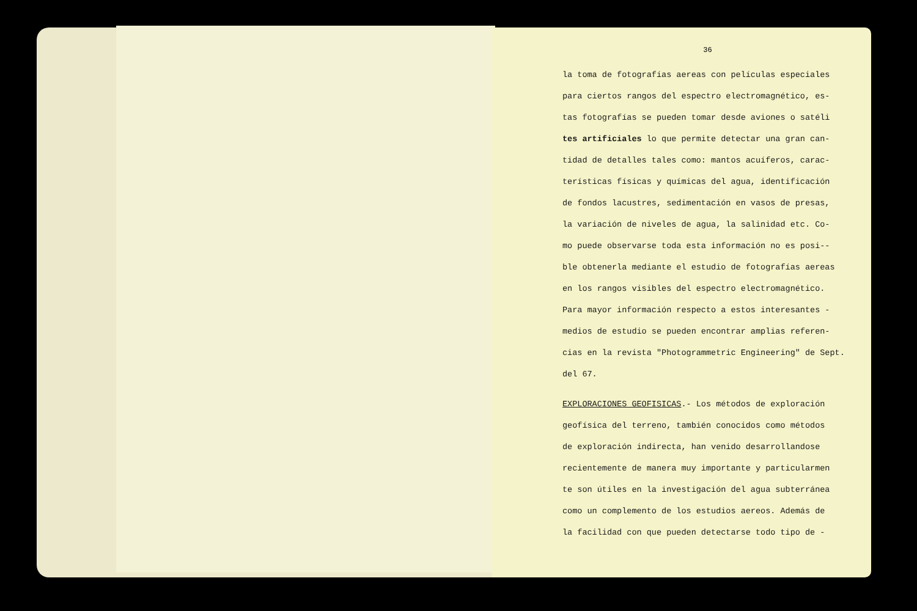36
la toma de fotografías aereas con películas especiales
para ciertos rangos del espectro electromagnético, es-
tas fotografías se pueden tomar desde aviones o satéli
tes artificiales lo que permite detectar una gran can-
tidad de detalles tales como: mantos acuíferos, carac-
terísticas físicas y químicas del agua, identificación
de fondos lacustres, sedimentación en vasos de presas,
la variación de niveles de agua, la salinidad etc. Co-
mo puede observarse toda esta información no es posi--
ble obtenerla mediante el estudio de fotografías aereas
en los rangos visibles del espectro electromagnético.
Para mayor información respecto a estos interesantes -
medios de estudio se pueden encontrar amplias referen-
cias en la revista "Photogrammetric Engineering" de Sept.
del 67.
EXPLORACIONES GEOFISICAS.- Los métodos de exploración
geofísica del terreno, también conocidos como métodos
de exploración indirecta, han venido desarrollandose
recientemente de manera muy importante y particularmen
te son útiles en la investigación del agua subterránea
como un complemento de los estudios aereos. Además de
la facilidad con que pueden detectarse todo tipo de -